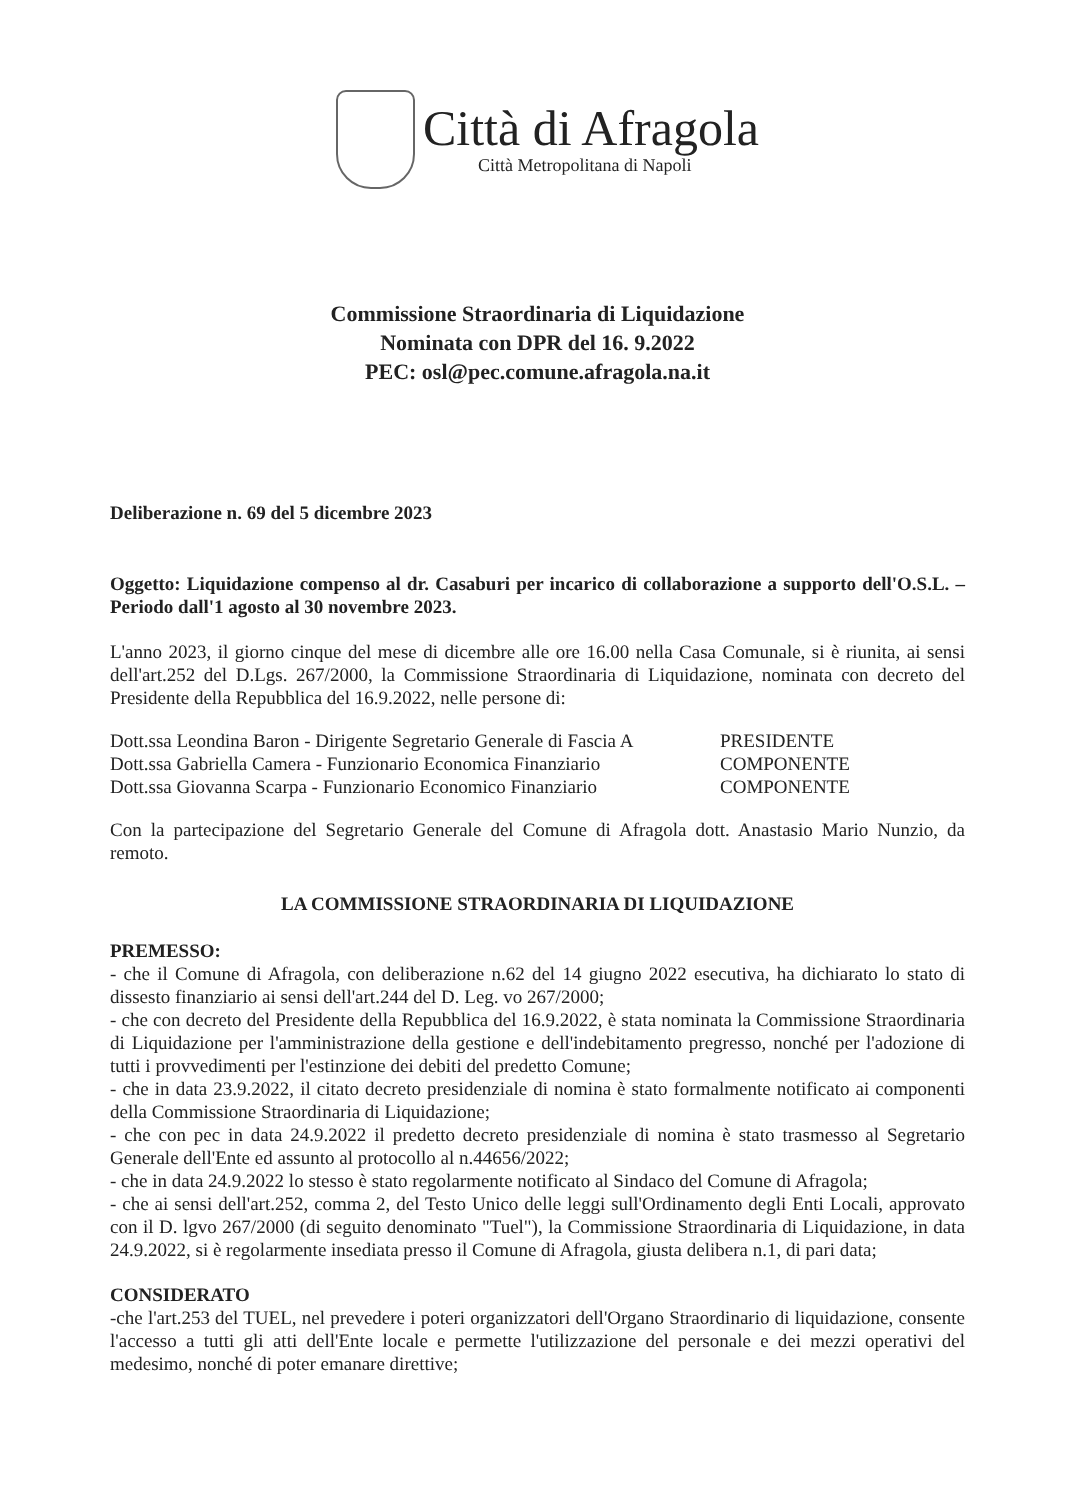Città di Afragola
Città Metropolitana di Napoli
Commissione Straordinaria di Liquidazione
Nominata con DPR del 16. 9.2022
PEC: osl@pec.comune.afragola.na.it
Deliberazione n. 69 del 5 dicembre 2023
Oggetto: Liquidazione compenso al dr. Casaburi per incarico di collaborazione a supporto dell'O.S.L. – Periodo dall'1 agosto al 30 novembre 2023.
L'anno 2023, il giorno cinque del mese di dicembre alle ore 16.00 nella Casa Comunale, si è riunita, ai sensi dell'art.252 del D.Lgs. 267/2000, la Commissione Straordinaria di Liquidazione, nominata con decreto del Presidente della Repubblica del 16.9.2022, nelle persone di:
Dott.ssa Leondina Baron - Dirigente Segretario Generale di Fascia A PRESIDENTE
Dott.ssa Gabriella Camera - Funzionario Economica Finanziario COMPONENTE
Dott.ssa Giovanna Scarpa - Funzionario Economico Finanziario COMPONENTE
Con la partecipazione del Segretario Generale del Comune di Afragola dott. Anastasio Mario Nunzio, da remoto.
LA COMMISSIONE STRAORDINARIA DI LIQUIDAZIONE
PREMESSO:
- che il Comune di Afragola, con deliberazione n.62 del 14 giugno 2022 esecutiva, ha dichiarato lo stato di dissesto finanziario ai sensi dell'art.244 del D. Leg. vo 267/2000;
- che con decreto del Presidente della Repubblica del 16.9.2022, è stata nominata la Commissione Straordinaria di Liquidazione per l'amministrazione della gestione e dell'indebitamento pregresso, nonché per l'adozione di tutti i provvedimenti per l'estinzione dei debiti del predetto Comune;
- che in data 23.9.2022, il citato decreto presidenziale di nomina è stato formalmente notificato ai componenti della Commissione Straordinaria di Liquidazione;
- che con pec in data 24.9.2022 il predetto decreto presidenziale di nomina è stato trasmesso al Segretario Generale dell'Ente ed assunto al protocollo al n.44656/2022;
- che in data 24.9.2022 lo stesso è stato regolarmente notificato al Sindaco del Comune di Afragola;
- che ai sensi dell'art.252, comma 2, del Testo Unico delle leggi sull'Ordinamento degli Enti Locali, approvato con il D. lgvo 267/2000 (di seguito denominato "Tuel"), la Commissione Straordinaria di Liquidazione, in data 24.9.2022, si è regolarmente insediata presso il Comune di Afragola, giusta delibera n.1, di pari data;
CONSIDERATO
-che l'art.253 del TUEL, nel prevedere i poteri organizzatori dell'Organo Straordinario di liquidazione, consente l'accesso a tutti gli atti dell'Ente locale e permette l'utilizzazione del personale e dei mezzi operativi del medesimo, nonché di poter emanare direttive;